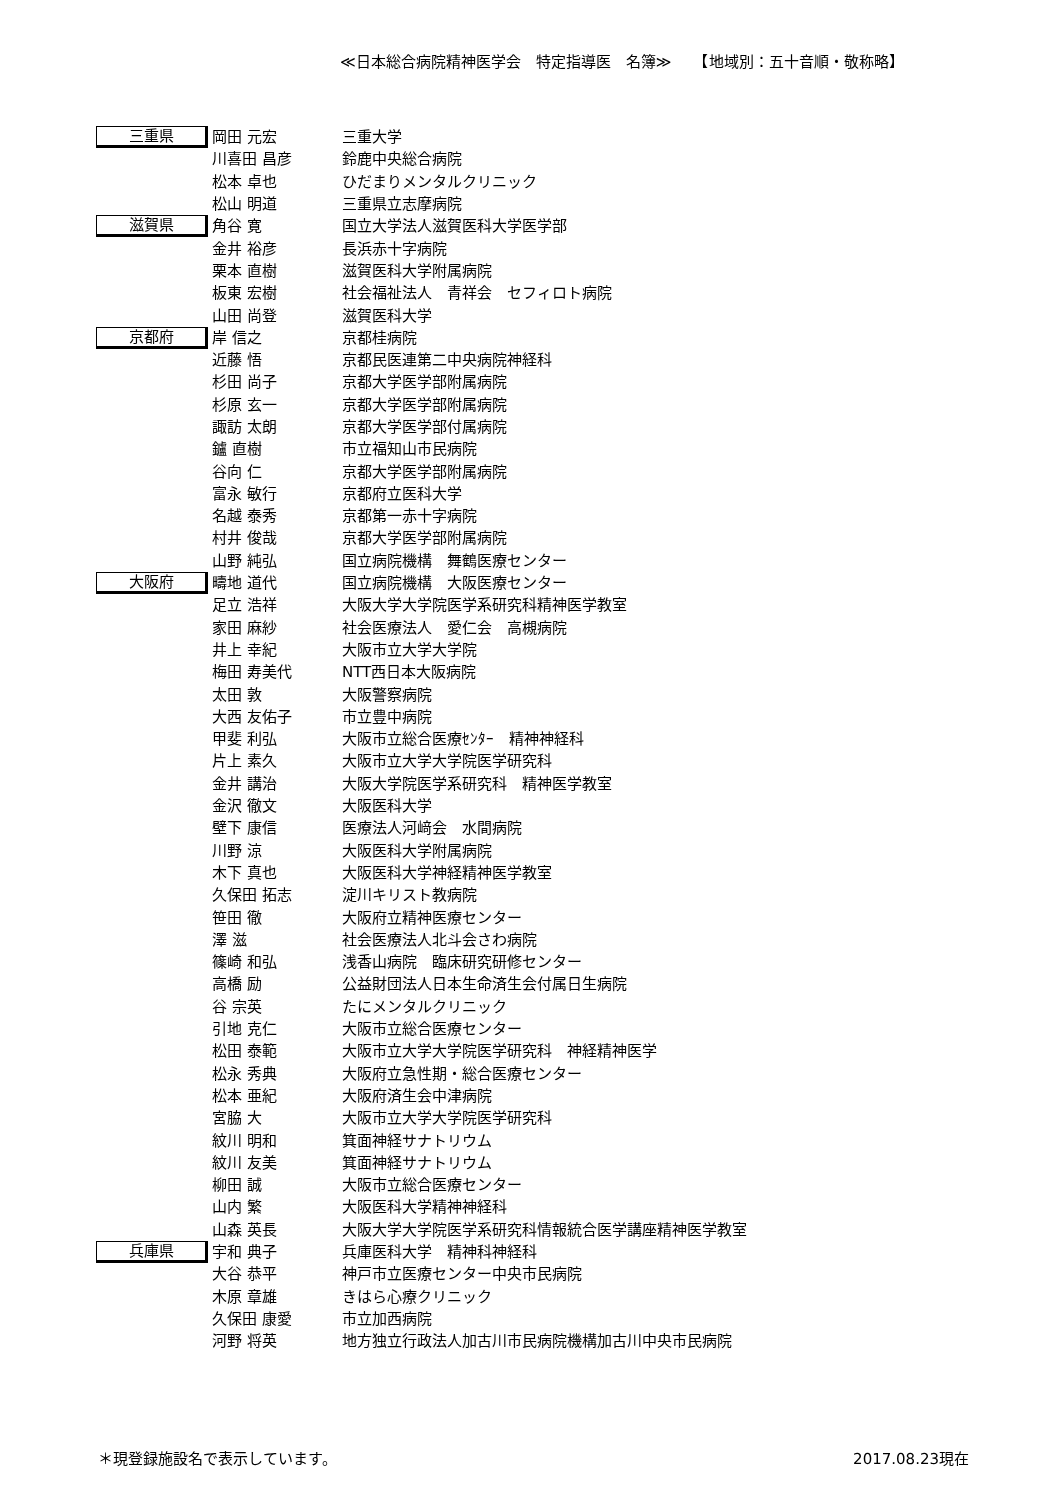≪日本総合病院精神医学会　特定指導医　名簿≫　　【地域別：五十音順・敬称略】
| 三重県 | 岡田 元宏 | 三重大学 |
| | 川喜田 昌彦 | 鈴鹿中央総合病院 |
| | 松本 卓也 | ひだまりメンタルクリニック |
| | 松山 明道 | 三重県立志摩病院 |
| 滋賀県 | 角谷 寛 | 国立大学法人滋賀医科大学医学部 |
| | 金井 裕彦 | 長浜赤十字病院 |
| | 栗本 直樹 | 滋賀医科大学附属病院 |
| | 板東 宏樹 | 社会福祉法人 青祥会 セフィロト病院 |
| | 山田 尚登 | 滋賀医科大学 |
| 京都府 | 岸 信之 | 京都桂病院 |
| | 近藤 悟 | 京都民医連第二中央病院神経科 |
| | 杉田 尚子 | 京都大学医学部附属病院 |
| | 杉原 玄一 | 京都大学医学部附属病院 |
| | 諏訪 太朗 | 京都大学医学部付属病院 |
| | 鑪 直樹 | 市立福知山市民病院 |
| | 谷向 仁 | 京都大学医学部附属病院 |
| | 富永 敏行 | 京都府立医科大学 |
| | 名越 泰秀 | 京都第一赤十字病院 |
| | 村井 俊哉 | 京都大学医学部附属病院 |
| | 山野 純弘 | 国立病院機構 舞鶴医療センター |
| 大阪府 | 疇地 道代 | 国立病院機構 大阪医療センター |
| | 足立 浩祥 | 大阪大学大学院医学系研究科精神医学教室 |
| | 家田 麻紗 | 社会医療法人 愛仁会 高槻病院 |
| | 井上 幸紀 | 大阪市立大学大学院 |
| | 梅田 寿美代 | NTT西日本大阪病院 |
| | 太田 敦 | 大阪警察病院 |
| | 大西 友佑子 | 市立豊中病院 |
| | 甲斐 利弘 | 大阪市立総合医療ｾﾝﾀｰ 精神神経科 |
| | 片上 素久 | 大阪市立大学大学院医学研究科 |
| | 金井 講治 | 大阪大学院医学系研究科 精神医学教室 |
| | 金沢 徹文 | 大阪医科大学 |
| | 壁下 康信 | 医療法人河﨑会 水間病院 |
| | 川野 涼 | 大阪医科大学附属病院 |
| | 木下 真也 | 大阪医科大学神経精神医学教室 |
| | 久保田 拓志 | 淀川キリスト教病院 |
| | 笹田 徹 | 大阪府立精神医療センター |
| | 澤 滋 | 社会医療法人北斗会さわ病院 |
| | 篠崎 和弘 | 浅香山病院 臨床研究研修センター |
| | 高橋 励 | 公益財団法人日本生命済生会付属日生病院 |
| | 谷 宗英 | たにメンタルクリニック |
| | 引地 克仁 | 大阪市立総合医療センター |
| | 松田 泰範 | 大阪市立大学大学院医学研究科 神経精神医学 |
| | 松永 秀典 | 大阪府立急性期・総合医療センター |
| | 松本 亜紀 | 大阪府済生会中津病院 |
| | 宮脇 大 | 大阪市立大学大学院医学研究科 |
| | 紋川 明和 | 箕面神経サナトリウム |
| | 紋川 友美 | 箕面神経サナトリウム |
| | 柳田 誠 | 大阪市立総合医療センター |
| | 山内 繁 | 大阪医科大学精神神経科 |
| | 山森 英長 | 大阪大学大学院医学系研究科情報統合医学講座精神医学教室 |
| 兵庫県 | 宇和 典子 | 兵庫医科大学 精神科神経科 |
| | 大谷 恭平 | 神戸市立医療センター中央市民病院 |
| | 木原 章雄 | きはら心療クリニック |
| | 久保田 康愛 | 市立加西病院 |
| | 河野 将英 | 地方独立行政法人加古川市民病院機構加古川中央市民病院 |
＊現登録施設名で表示しています。 2017.08.23現在